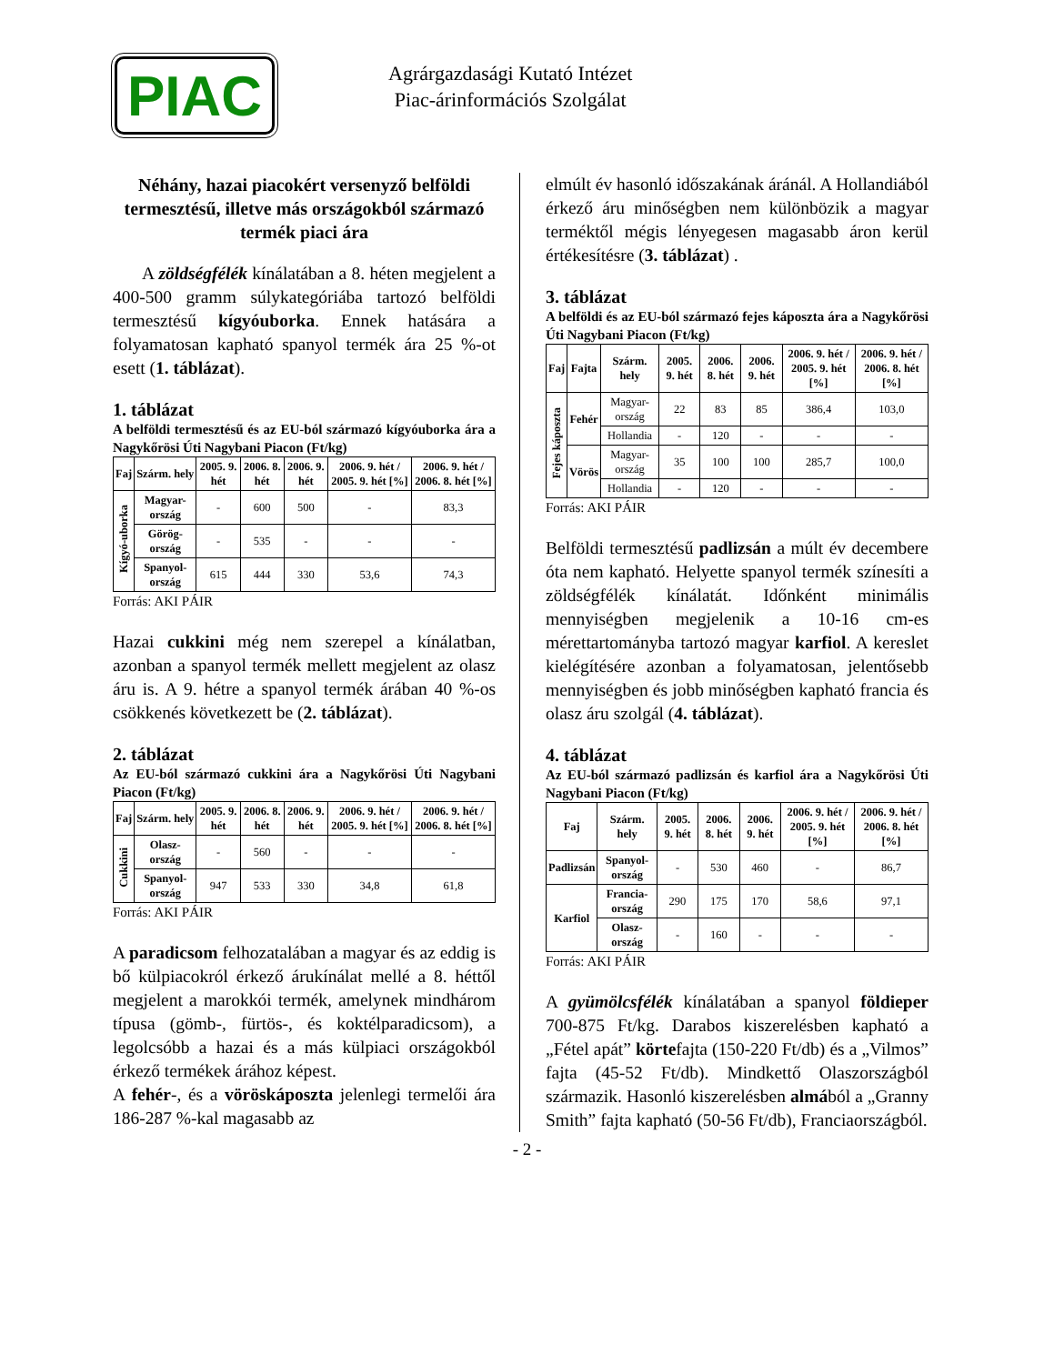PIAC
Agrárgazdasági Kutató Intézet
Piac-árinformációs Szolgálat
Néhány, hazai piacokért versenyző belföldi termesztésű, illetve más országokból származó termék piaci ára
A zöldségfélék kínálatában a 8. héten megjelent a 400-500 gramm súlykategóriába tartozó belföldi termesztésű kígyóuborka. Ennek hatására a folyamatosan kapható spanyol termék ára 25 %-ot esett (1. táblázat).
1. táblázat
A belföldi termesztésű és az EU-ból származó kígyóuborka ára a Nagykőrösi Úti Nagybani Piacon (Ft/kg)
| Faj | Szárm. hely | 2005. 9. hét | 2006. 8. hét | 2006. 9. hét | 2006. 9. hét / 2005. 9. hét [%] | 2006. 9. hét / 2006. 8. hét [%] |
| --- | --- | --- | --- | --- | --- | --- |
| Kígyó-uborka | Magyar-ország | - | 600 | 500 | - | 83,3 |
| | Görög-ország | - | 535 | - | - | - |
| | Spanyol-ország | 615 | 444 | 330 | 53,6 | 74,3 |
Forrás: AKI PÁIR
Hazai cukkini még nem szerepel a kínálatban, azonban a spanyol termék mellett megjelent az olasz áru is. A 9. hétre a spanyol termék árában 40 %-os csökkenés következett be (2. táblázat).
2. táblázat
Az EU-ból származó cukkini ára a Nagykőrösi Úti Nagybani Piacon (Ft/kg)
| Faj | Szárm. hely | 2005. 9. hét | 2006. 8. hét | 2006. 9. hét | 2006. 9. hét / 2005. 9. hét [%] | 2006. 9. hét / 2006. 8. hét [%] |
| --- | --- | --- | --- | --- | --- | --- |
| Cukkini | Olasz-ország | - | 560 | - | - | - |
| | Spanyol-ország | 947 | 533 | 330 | 34,8 | 61,8 |
Forrás: AKI PÁIR
A paradicsom felhozatalában a magyar és az eddig is bő külpiacokról érkező árukínálat mellé a 8. héttől megjelent a marokkói termék, amelynek mindhárom típusa (gömb-, fürtös-, és koktélparadicsom), a legolcsóbb a hazai és a más külpiaci országokból érkező termékek árához képest.
A fehér-, és a vöröskáposzta jelenlegi termelői ára 186-287 %-kal magasabb az
elmúlt év hasonló időszakának áránál. A Hollandiából érkező áru minőségben nem különbözik a magyar terméktől mégis lényegesen magasabb áron kerül értékesítésre (3. táblázat) .
3. táblázat
A belföldi és az EU-ból származó fejes káposzta ára a Nagykőrösi Úti Nagybani Piacon (Ft/kg)
| Faj | Fajta | Szárm. hely | 2005. 9. hét | 2006. 8. hét | 2006. 9. hét | 2006. 9. hét / 2005. 9. hét [%] | 2006. 9. hét / 2006. 8. hét [%] |
| --- | --- | --- | --- | --- | --- | --- | --- |
| Fejes káposzta | Fehér | Magyar-ország | 22 | 83 | 85 | 386,4 | 103,0 |
| | | Hollandia | - | 120 | - | - | - |
| | Vörös | Magyar-ország | 35 | 100 | 100 | 285,7 | 100,0 |
| | | Hollandia | - | 120 | - | - | - |
Forrás: AKI PÁIR
Belföldi termesztésű padlizsán a múlt év decembere óta nem kapható. Helyette spanyol termék színesíti a zöldségfélék kínálatát. Időnként minimális mennyiségben megjelenik a 10-16 cm-es mérettartományba tartozó magyar karfiol. A kereslet kielégítésére azonban a folyamatosan, jelentősebb mennyiségben és jobb minőségben kapható francia és olasz áru szolgál (4. táblázat).
4. táblázat
Az EU-ból származó padlizsán és karfiol ára a Nagykőrösi Úti Nagybani Piacon (Ft/kg)
| Faj | Szárm. hely | 2005. 9. hét | 2006. 8. hét | 2006. 9. hét | 2006. 9. hét / 2005. 9. hét [%] | 2006. 9. hét / 2006. 8. hét [%] |
| --- | --- | --- | --- | --- | --- | --- |
| Padlizsán | Spanyol-ország | - | 530 | 460 | - | 86,7 |
| Karfiol | Francia-ország | 290 | 175 | 170 | 58,6 | 97,1 |
| | Olasz-ország | - | 160 | - | - | - |
Forrás: AKI PÁIR
A gyümölcsfélék kínálatában a spanyol földieper 700-875 Ft/kg. Darabos kiszerelésben kapható a „Fétel apát” körtefajta (150-220 Ft/db) és a „Vilmos” fajta (45-52 Ft/db). Mindkettő Olaszországból származik. Hasonló kiszerelésben almából a „Granny Smith” fajta kapható (50-56 Ft/db), Franciaországból.
- 2 -